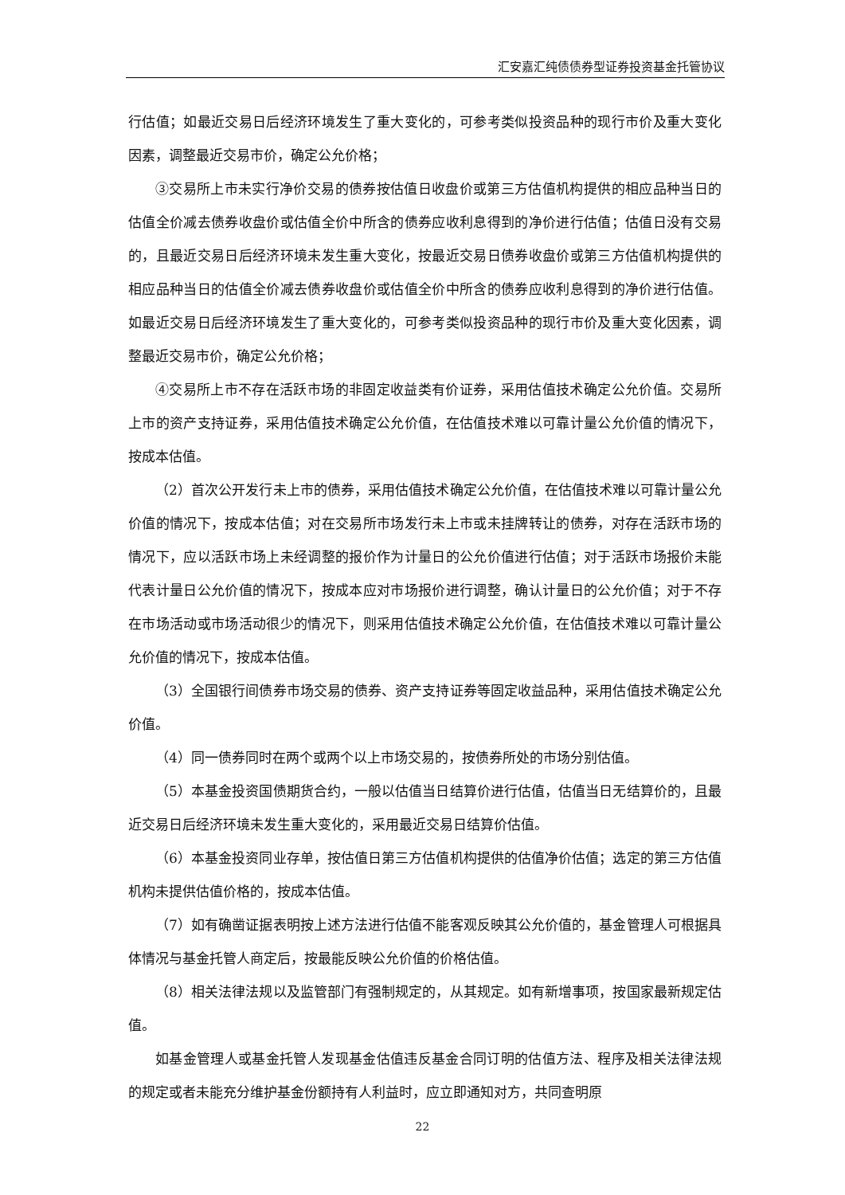汇安嘉汇纯债债券型证券投资基金托管协议
行估值；如最近交易日后经济环境发生了重大变化的，可参考类似投资品种的现行市价及重大变化因素，调整最近交易市价，确定公允价格；
③交易所上市未实行净价交易的债券按估值日收盘价或第三方估值机构提供的相应品种当日的估值全价减去债券收盘价或估值全价中所含的债券应收利息得到的净价进行估值；估值日没有交易的，且最近交易日后经济环境未发生重大变化，按最近交易日债券收盘价或第三方估值机构提供的相应品种当日的估值全价减去债券收盘价或估值全价中所含的债券应收利息得到的净价进行估值。如最近交易日后经济环境发生了重大变化的，可参考类似投资品种的现行市价及重大变化因素，调整最近交易市价，确定公允价格；
④交易所上市不存在活跃市场的非固定收益类有价证券，采用估值技术确定公允价值。交易所上市的资产支持证券，采用估值技术确定公允价值，在估值技术难以可靠计量公允价值的情况下，按成本估值。
（2）首次公开发行未上市的债券，采用估值技术确定公允价值，在估值技术难以可靠计量公允价值的情况下，按成本估值；对在交易所市场发行未上市或未挂牌转让的债券，对存在活跃市场的情况下，应以活跃市场上未经调整的报价作为计量日的公允价值进行估值；对于活跃市场报价未能代表计量日公允价值的情况下，按成本应对市场报价进行调整，确认计量日的公允价值；对于不存在市场活动或市场活动很少的情况下，则采用估值技术确定公允价值，在估值技术难以可靠计量公允价值的情况下，按成本估值。
（3）全国银行间债券市场交易的债券、资产支持证券等固定收益品种，采用估值技术确定公允价值。
（4）同一债券同时在两个或两个以上市场交易的，按债券所处的市场分别估值。
（5）本基金投资国债期货合约，一般以估值当日结算价进行估值，估值当日无结算价的，且最近交易日后经济环境未发生重大变化的，采用最近交易日结算价估值。
（6）本基金投资同业存单，按估值日第三方估值机构提供的估值净价估值；选定的第三方估值机构未提供估值价格的，按成本估值。
（7）如有确凿证据表明按上述方法进行估值不能客观反映其公允价值的，基金管理人可根据具体情况与基金托管人商定后，按最能反映公允价值的价格估值。
（8）相关法律法规以及监管部门有强制规定的，从其规定。如有新增事项，按国家最新规定估值。
如基金管理人或基金托管人发现基金估值违反基金合同订明的估值方法、程序及相关法律法规的规定或者未能充分维护基金份额持有人利益时，应立即通知对方，共同查明原
22